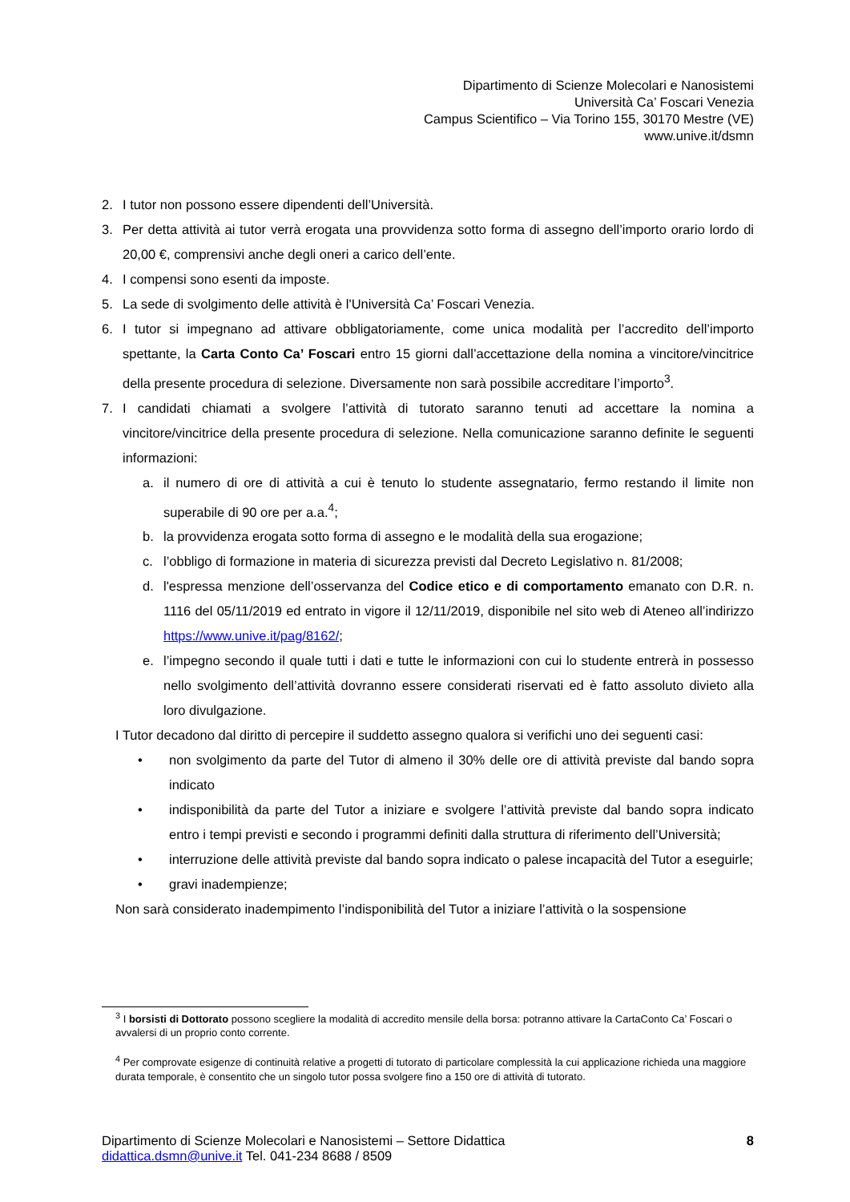Dipartimento di Scienze Molecolari e Nanosistemi
Università Ca’ Foscari Venezia
Campus Scientifico – Via Torino 155, 30170 Mestre (VE)
www.unive.it/dsmn
2. I tutor non possono essere dipendenti dell’Università.
3. Per detta attività ai tutor verrà erogata una provvidenza sotto forma di assegno dell’importo orario lordo di 20,00 €, comprensivi anche degli oneri a carico dell’ente.
4. I compensi sono esenti da imposte.
5. La sede di svolgimento delle attività è l'Università Ca’ Foscari Venezia.
6. I tutor si impegnano ad attivare obbligatoriamente, come unica modalità per l’accredito dell’importo spettante, la Carta Conto Ca’ Foscari entro 15 giorni dall’accettazione della nomina a vincitore/vincitrice della presente procedura di selezione. Diversamente non sarà possibile accreditare l’importo<sup>3</sup>.
7. I candidati chiamati a svolgere l’attività di tutorato saranno tenuti ad accettare la nomina a vincitore/vincitrice della presente procedura di selezione. Nella comunicazione saranno definite le seguenti informazioni:
a. il numero di ore di attività a cui è tenuto lo studente assegnatario, fermo restando il limite non superabile di 90 ore per a.a.<sup>4</sup>;
b. la provvidenza erogata sotto forma di assegno e le modalità della sua erogazione;
c. l’obbligo di formazione in materia di sicurezza previsti dal Decreto Legislativo n. 81/2008;
d. l'espressa menzione dell’osservanza del Codice etico e di comportamento emanato con D.R. n. 1116 del 05/11/2019 ed entrato in vigore il 12/11/2019, disponibile nel sito web di Ateneo all’indirizzo https://www.unive.it/pag/8162/;
e. l’impegno secondo il quale tutti i dati e tutte le informazioni con cui lo studente entrerà in possesso nello svolgimento dell’attività dovranno essere considerati riservati ed è fatto assoluto divieto alla loro divulgazione.
I Tutor decadono dal diritto di percepire il suddetto assegno qualora si verifichi uno dei seguenti casi:
• non svolgimento da parte del Tutor di almeno il 30% delle ore di attività previste dal bando sopra indicato
• indisponibilità da parte del Tutor a iniziare e svolgere l’attività previste dal bando sopra indicato entro i tempi previsti e secondo i programmi definiti dalla struttura di riferimento dell’Università;
• interruzione delle attività previste dal bando sopra indicato o palese incapacità del Tutor a eseguirle;
• gravi inadempienze;
Non sarà considerato inadempimento l’indisponibilità del Tutor a iniziare l’attività o la sospensione
<sup>3</sup> I borsisti di Dottorato possono scegliere la modalità di accredito mensile della borsa: potranno attivare la CartaConto Ca’ Foscari o avvalersi di un proprio conto corrente.
<sup>4</sup> Per comprovate esigenze di continuità relative a progetti di tutorato di particolare complessità la cui applicazione richieda una maggiore durata temporale, è consentito che un singolo tutor possa svolgere fino a 150 ore di attività di tutorato.
Dipartimento di Scienze Molecolari e Nanosistemi – Settore Didattica 8
didattica.dsmn@unive.it Tel. 041-234 8688 / 8509